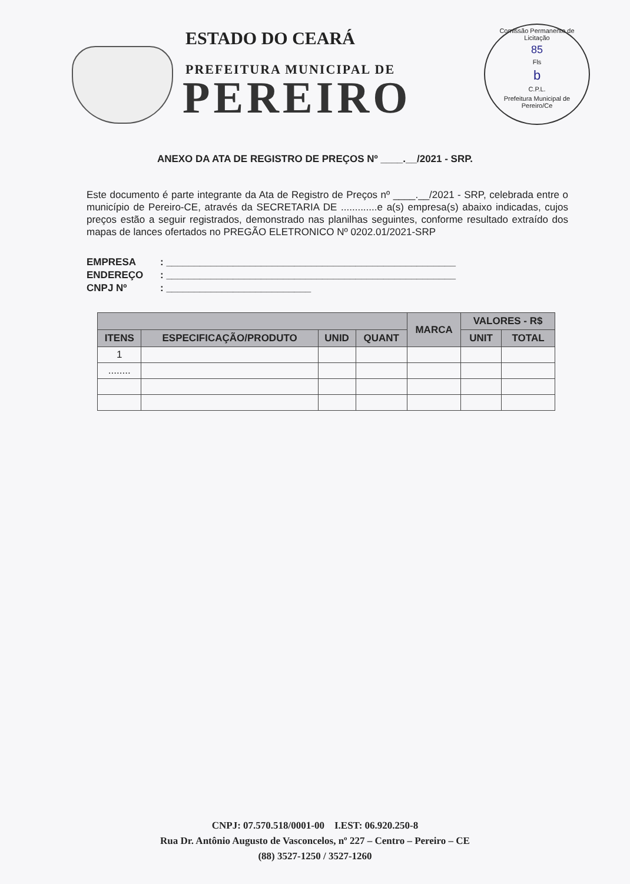ESTADO DO CEARÁ
PREFEITURA MUNICIPAL DE
PEREIRO
Comissão Permanente de Licitação
85
Fls
b
C.P.L.
Prefeitura Municipal de Pereiro/Ce
ANEXO DA ATA DE REGISTRO DE PREÇOS Nº ____.__/2021 - SRP.
Este documento é parte integrante da Ata de Registro de Preços nº ____.__/2021 - SRP, celebrada entre o município de Pereiro-CE, através da SECRETARIA DE .............e a(s) empresa(s) abaixo indicadas, cujos preços estão a seguir registrados, demonstrado nas planilhas seguintes, conforme resultado extraído dos mapas de lances ofertados no PREGÃO ELETRONICO Nº 0202.01/2021-SRP
EMPRESA: ____________________________________________________
ENDEREÇO: ____________________________________________________
CNPJ Nº: __________________________
| | | | | MARCA | VALORES - R$ | |
| --- | --- | --- | --- | --- | --- | --- |
| ITENS | ESPECIFICAÇÃO/PRODUTO | UNID | QUANT | | UNIT | TOTAL |
| 1 | | | | | | |
| ........ | | | | | | |
CNPJ: 07.570.518/0001-00 I.EST: 06.920.250-8
Rua Dr. Antônio Augusto de Vasconcelos, nº 227 – Centro – Pereiro – CE
(88) 3527-1250 / 3527-1260